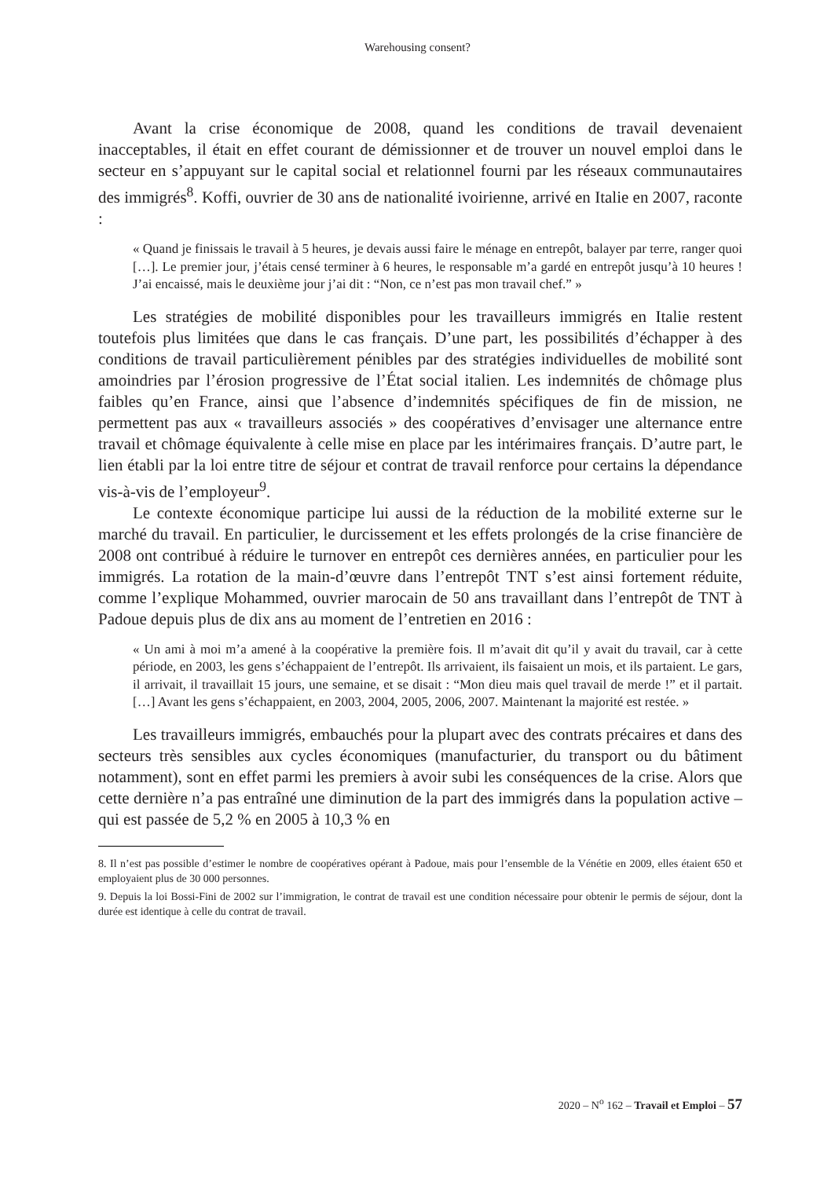Warehousing consent?
Avant la crise économique de 2008, quand les conditions de travail devenaient inacceptables, il était en effet courant de démissionner et de trouver un nouvel emploi dans le secteur en s’appuyant sur le capital social et relationnel fourni par les réseaux communautaires des immigrés<sup>8</sup>. Koffi, ouvrier de 30 ans de nationalité ivoirienne, arrivé en Italie en 2007, raconte :
« Quand je finissais le travail à 5 heures, je devais aussi faire le ménage en entrepôt, balayer par terre, ranger quoi […]. Le premier jour, j’étais censé terminer à 6 heures, le responsable m’a gardé en entrepôt jusqu’à 10 heures ! J’ai encaissé, mais le deuxième jour j’ai dit : “Non, ce n’est pas mon travail chef.” »
Les stratégies de mobilité disponibles pour les travailleurs immigrés en Italie restent toutefois plus limitées que dans le cas français. D’une part, les possibilités d’échapper à des conditions de travail particulièrement pénibles par des stratégies individuelles de mobilité sont amoindries par l’érosion progressive de l’État social italien. Les indemnités de chômage plus faibles qu’en France, ainsi que l’absence d’indemnités spécifiques de fin de mission, ne permettent pas aux « travailleurs associés » des coopératives d’envisager une alternance entre travail et chômage équivalente à celle mise en place par les intérimaires français. D’autre part, le lien établi par la loi entre titre de séjour et contrat de travail renforce pour certains la dépendance vis-à-vis de l’employeur<sup>9</sup>.
Le contexte économique participe lui aussi de la réduction de la mobilité externe sur le marché du travail. En particulier, le durcissement et les effets prolongés de la crise financière de 2008 ont contribué à réduire le turnover en entrepôt ces dernières années, en particulier pour les immigrés. La rotation de la main-d’œuvre dans l’entrepôt TNT s’est ainsi fortement réduite, comme l’explique Mohammed, ouvrier marocain de 50 ans travaillant dans l’entrepôt de TNT à Padoue depuis plus de dix ans au moment de l’entretien en 2016 :
« Un ami à moi m’a amené à la coopérative la première fois. Il m’avait dit qu’il y avait du travail, car à cette période, en 2003, les gens s’échappaient de l’entrepôt. Ils arrivaient, ils faisaient un mois, et ils partaient. Le gars, il arrivait, il travaillait 15 jours, une semaine, et se disait : “Mon dieu mais quel travail de merde !” et il partait. […] Avant les gens s’échappaient, en 2003, 2004, 2005, 2006, 2007. Maintenant la majorité est restée. »
Les travailleurs immigrés, embauchés pour la plupart avec des contrats précaires et dans des secteurs très sensibles aux cycles économiques (manufacturier, du transport ou du bâtiment notamment), sont en effet parmi les premiers à avoir subi les conséquences de la crise. Alors que cette dernière n’a pas entraîné une diminution de la part des immigrés dans la population active – qui est passée de 5,2 % en 2005 à 10,3 % en
8. Il n’est pas possible d’estimer le nombre de coopératives opérant à Padoue, mais pour l’ensemble de la Vénétie en 2009, elles étaient 650 et employaient plus de 30 000 personnes.
9. Depuis la loi Bossi-Fini de 2002 sur l’immigration, le contrat de travail est une condition nécessaire pour obtenir le permis de séjour, dont la durée est identique à celle du contrat de travail.
2020 – N<sup>o</sup> 162 – Travail et Emploi – 57